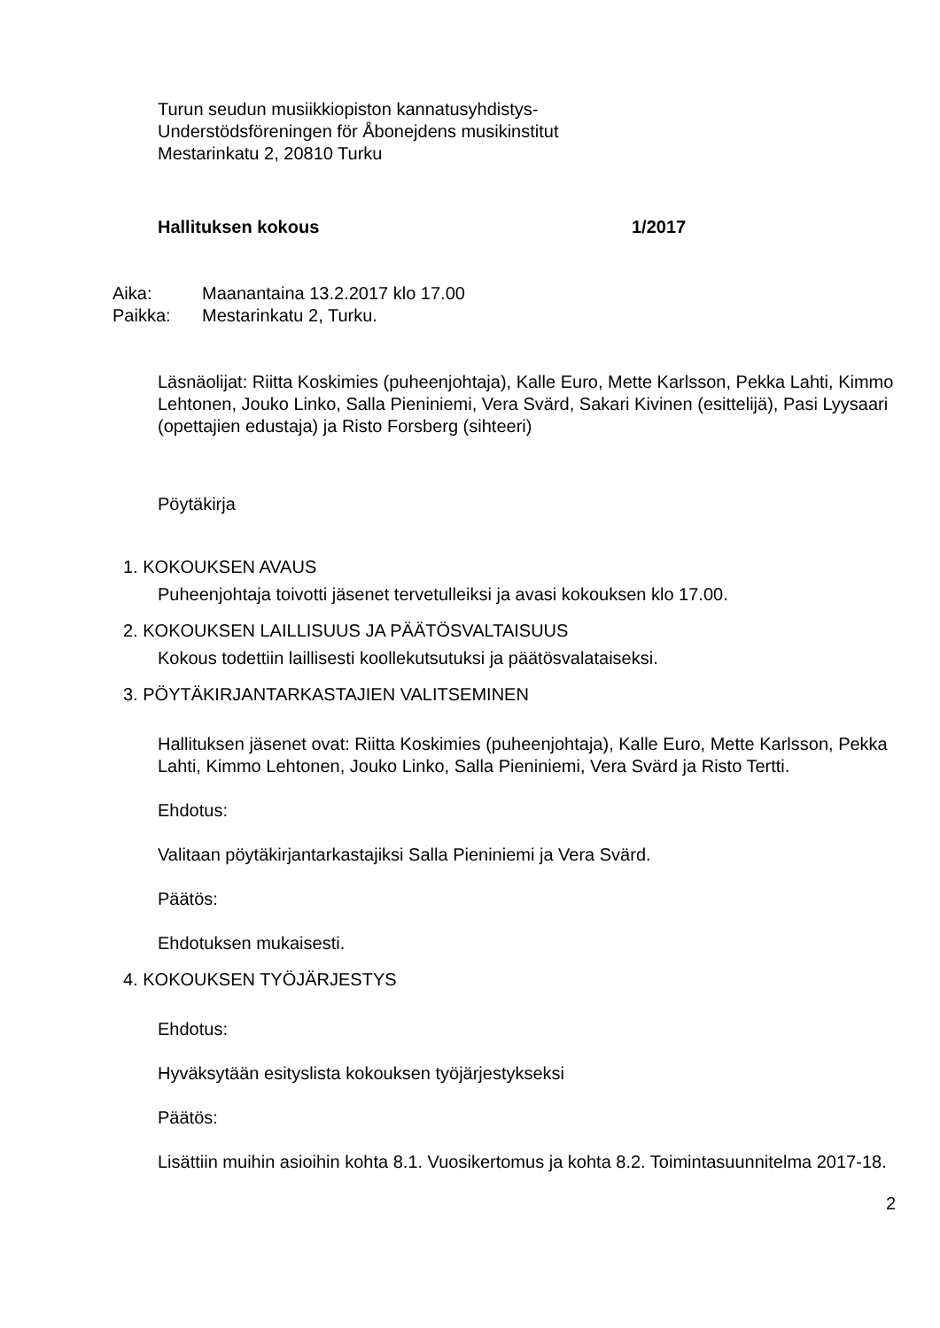Turun seudun musiikkiopiston kannatusyhdistys-
Understödsföreningen för Åbonejdens musikinstitut
Mestarinkatu 2, 20810 Turku
Hallituksen kokous 1/2017
Aika: Maanantaina 13.2.2017 klo 17.00
Paikka: Mestarinkatu 2, Turku.
Läsnäolijat: Riitta Koskimies (puheenjohtaja), Kalle Euro, Mette Karlsson, Pekka Lahti, Kimmo Lehtonen, Jouko Linko, Salla Pieniniemi, Vera Svärd, Sakari Kivinen (esittelijä), Pasi Lyysaari (opettajien edustaja) ja Risto Forsberg (sihteeri)
Pöytäkirja
1. KOKOUKSEN AVAUS
Puheenjohtaja toivotti jäsenet tervetulleiksi ja avasi kokouksen klo 17.00.
2. KOKOUKSEN LAILLISUUS JA PÄÄTÖSVALTAISUUS
Kokous todettiin laillisesti koollekutsutuksi ja päätösvalataiseksi.
3. PÖYTÄKIRJANTARKASTAJIEN VALITSEMINEN
Hallituksen jäsenet ovat: Riitta Koskimies (puheenjohtaja), Kalle Euro, Mette Karlsson, Pekka Lahti, Kimmo Lehtonen, Jouko Linko, Salla Pieniniemi, Vera Svärd ja Risto Tertti.
Ehdotus:
Valitaan pöytäkirjantarkastajiksi Salla Pieniniemi ja Vera Svärd.
Päätös:
Ehdotuksen mukaisesti.
4. KOKOUKSEN TYÖJÄRJESTYS
Ehdotus:
Hyväksytään esityslista kokouksen työjärjestykseksi
Päätös:
Lisättiin muihin asioihin kohta 8.1. Vuosikertomus ja kohta 8.2. Toimintasuunnitelma 2017-18.
2